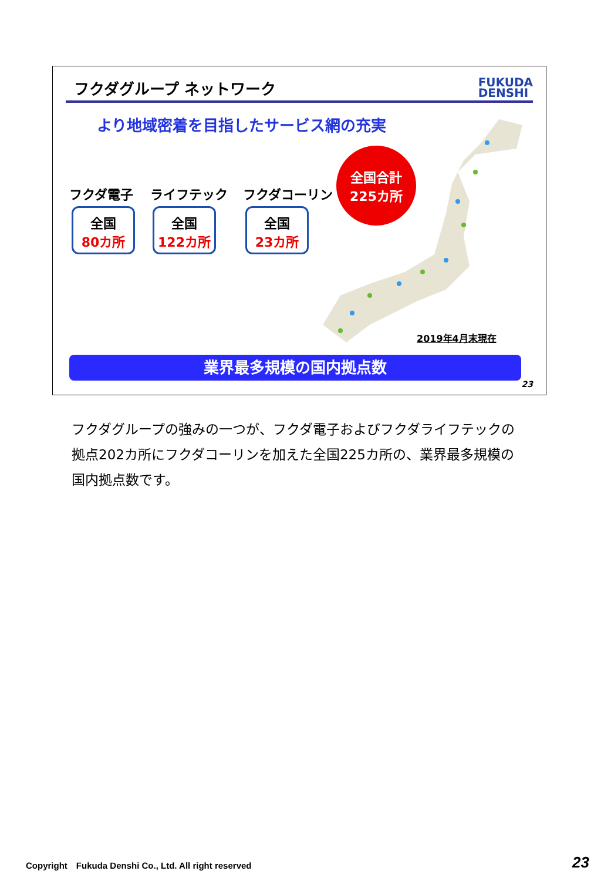フクダグループ ネットワーク
FUKUDA
DENSHI
より地域密着を目指したサービス網の充実
全国合計
225カ所
フクダ電子
全国
80カ所
ライフテック
全国
122カ所
フクダコーリン
全国
23カ所
2019年4月末現在
業界最多規模の国内拠点数
23
フクダグループの強みの一つが、フクダ電子およびフクダライフテックの拠点202カ所にフクダコーリンを加えた全国225カ所の、業界最多規模の国内拠点数です。
Copyright　Fukuda Denshi Co., Ltd. All right reserved
23